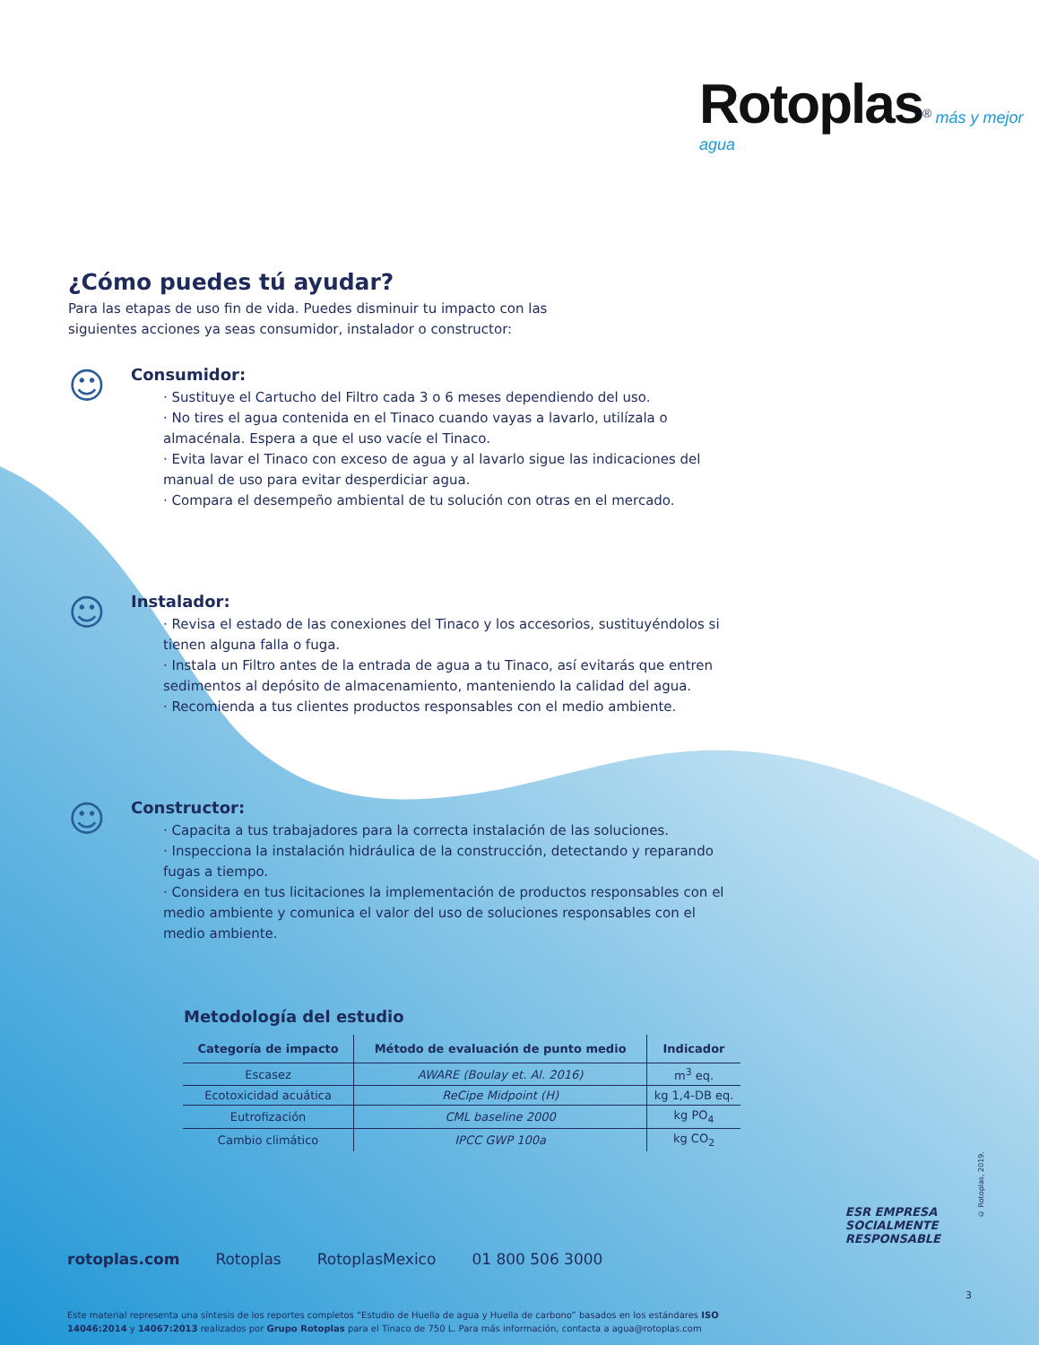Rotoplas<sup>®</sup> más y mejor agua
¿Cómo puedes tú ayudar?
Para las etapas de uso fin de vida. Puedes disminuir tu impacto con las siguientes acciones ya seas consumidor, instalador o constructor:
☺
Consumidor:
· Sustituye el Cartucho del Filtro cada 3 o 6 meses dependiendo del uso.
· No tires el agua contenida en el Tinaco cuando vayas a lavarlo, utilízala o almacénala. Espera a que el uso vacíe el Tinaco.
· Evita lavar el Tinaco con exceso de agua y al lavarlo sigue las indicaciones del manual de uso para evitar desperdiciar agua.
· Compara el desempeño ambiental de tu solución con otras en el mercado.
☺
Instalador:
· Revisa el estado de las conexiones del Tinaco y los accesorios, sustituyéndolos si tienen alguna falla o fuga.
· Instala un Filtro antes de la entrada de agua a tu Tinaco, así evitarás que entren sedimentos al depósito de almacenamiento, manteniendo la calidad del agua.
· Recomienda a tus clientes productos responsables con el medio ambiente.
☺
Constructor:
· Capacita a tus trabajadores para la correcta instalación de las soluciones.
· Inspecciona la instalación hidráulica de la construcción, detectando y reparando fugas a tiempo.
· Considera en tus licitaciones la implementación de productos responsables con el medio ambiente y comunica el valor del uso de soluciones responsables con el medio ambiente.
Metodología del estudio
| Categoría de impacto | Método de evaluación de punto medio | Indicador |
| --- | --- | --- |
| Escasez | AWARE (Boulay et. Al. 2016) | m<sup>3</sup> eq. |
| Ecotoxicidad acuática | ReCipe Midpoint (H) | kg 1,4-DB eq. |
| Eutrofización | CML baseline 2000 | kg PO<sub>4</sub> |
| Cambio climático | IPCC GWP 100a | kg CO<sub>2</sub> |
rotoplas.com Rotoplas RotoplasMexico 01 800 506 3000
Este material representa una síntesis de los reportes completos “Estudio de Huella de agua y Huella de carbono” basados en los estándares ISO 14046:2014 y 14067:2013 realizados por Grupo Rotoplas para el Tinaco de 750 L. Para más información, contacta a agua@rotoplas.com
ESR EMPRESA
SOCIALMENTE
RESPONSABLE
© Rotoplas, 2019.
3